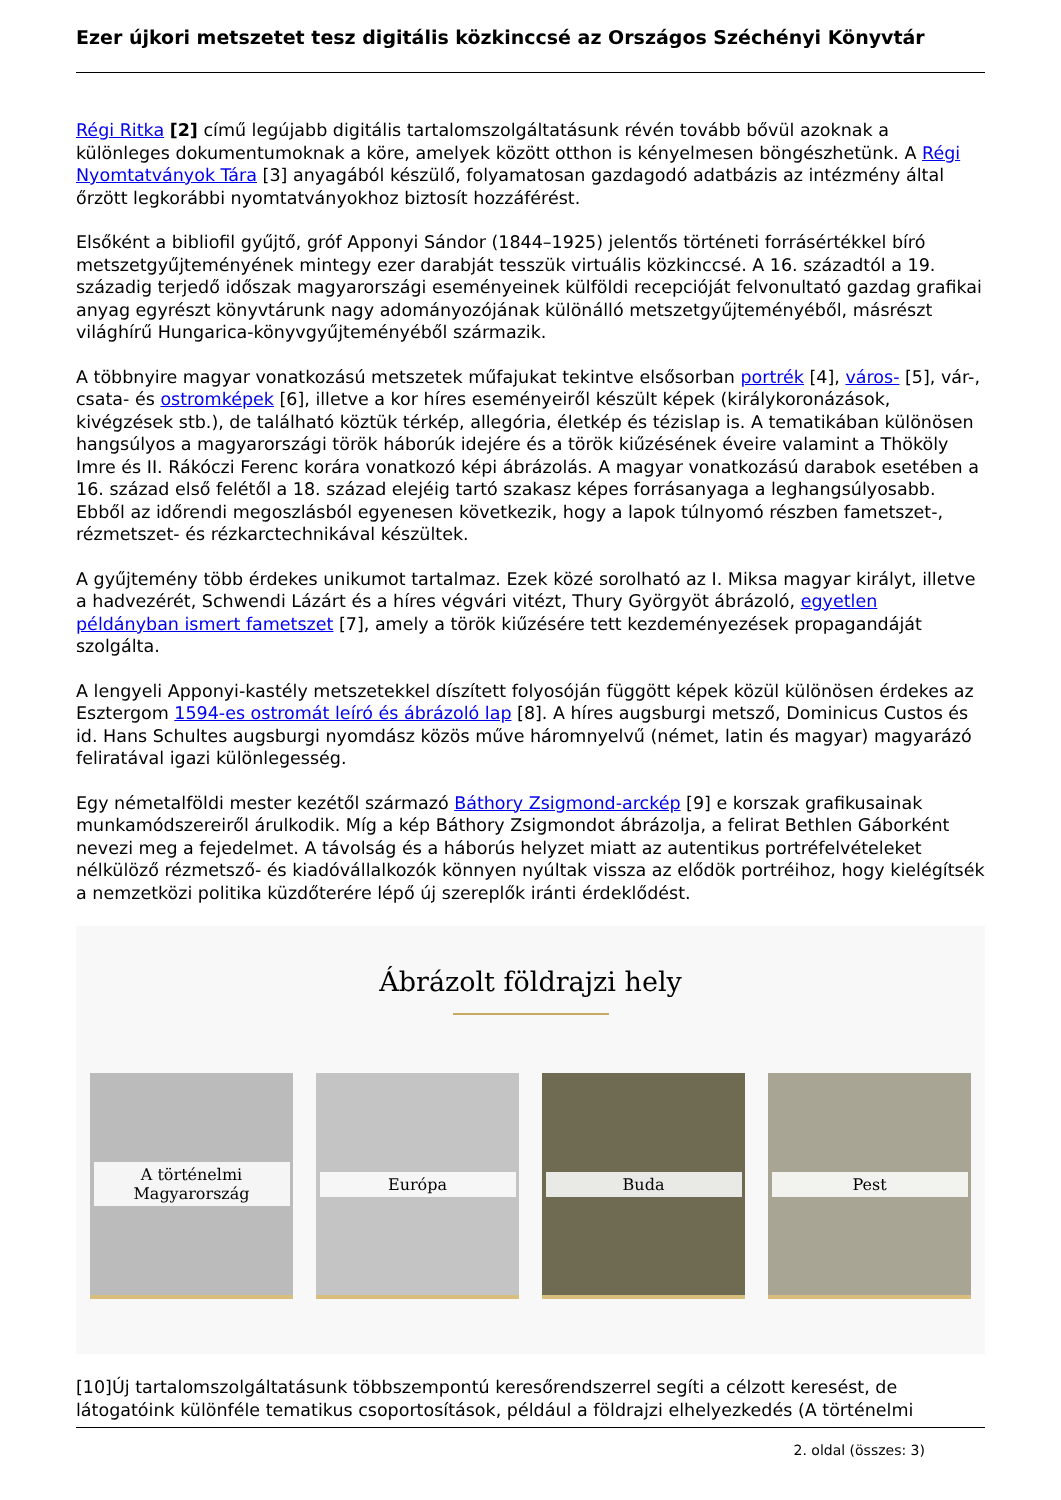Ezer újkori metszetet tesz digitális közkinccsé az Országos Széchényi Könyvtár
Régi Ritka [2] című legújabb digitális tartalomszolgáltatásunk révén tovább bővül azoknak a különleges dokumentumoknak a köre, amelyek között otthon is kényelmesen böngészhetünk. A Régi Nyomtatványok Tára [3] anyagából készülő, folyamatosan gazdagodó adatbázis az intézmény által őrzött legkorábbi nyomtatványokhoz biztosít hozzáférést.
Elsőként a bibliofil gyűjtő, gróf Apponyi Sándor (1844–1925) jelentős történeti forrásértékkel bíró metszetgyűjteményének mintegy ezer darabját tesszük virtuális közkinccsé. A 16. századtól a 19. századig terjedő időszak magyarországi eseményeinek külföldi recepcióját felvonultató gazdag grafikai anyag egyrészt könyvtárunk nagy adományozójának különálló metszetgyűjteményéből, másrészt világhírű Hungarica-könyvgyűjteményéből származik.
A többnyire magyar vonatkozású metszetek műfajukat tekintve elsősorban portrék [4], város- [5], vár-, csata- és ostromképek [6], illetve a kor híres eseményeiről készült képek (királykoronázások, kivégzések stb.), de található köztük térkép, allegória, életkép és tézislap is. A tematikában különösen hangsúlyos a magyarországi török háborúk idejére és a török kiűzésének éveire valamint a Thököly Imre és II. Rákóczi Ferenc korára vonatkozó képi ábrázolás. A magyar vonatkozású darabok esetében a 16. század első felétől a 18. század elejéig tartó szakasz képes forrásanyaga a leghangsúlyosabb. Ebből az időrendi megoszlásból egyenesen következik, hogy a lapok túlnyomó részben fametszet-, rézmetszet- és rézkarctechnikával készültek.
A gyűjtemény több érdekes unikumot tartalmaz. Ezek közé sorolható az I. Miksa magyar királyt, illetve a hadvezérét, Schwendi Lázárt és a híres végvári vitézt, Thury Györgyöt ábrázoló, egyetlen példányban ismert fametszet [7], amely a török kiűzésére tett kezdeményezések propagandáját szolgálta.
A lengyeli Apponyi-kastély metszetekkel díszített folyosóján függött képek közül különösen érdekes az Esztergom 1594-es ostromát leíró és ábrázoló lap [8]. A híres augsburgi metsző, Dominicus Custos és id. Hans Schultes augsburgi nyomdász közös műve háromnyelvű (német, latin és magyar) magyarázó feliratával igazi különlegesség.
Egy németalföldi mester kezétől származó Báthory Zsigmond-arckép [9] e korszak grafikusainak munkamódszereiről árulkodik. Míg a kép Báthory Zsigmondot ábrázolja, a felirat Bethlen Gáborként nevezi meg a fejedelmet. A távolság és a háborús helyzet miatt az autentikus portréfelvételeket nélkülöző rézmetsző- és kiadóvállalkozók könnyen nyúltak vissza az elődök portréihoz, hogy kielégítsék a nemzetközi politika küzdőterére lépő új szereplők iránti érdeklődést.
Ábrázolt földrajzi hely
A történelmi Magyarország
Európa Buda Pest
[10]Új tartalomszolgáltatásunk többszempontú keresőrendszerrel segíti a célzott keresést, de látogatóink különféle tematikus csoportosítások, például a földrajzi elhelyezkedés (A történelmi
2. oldal (összes: 3)